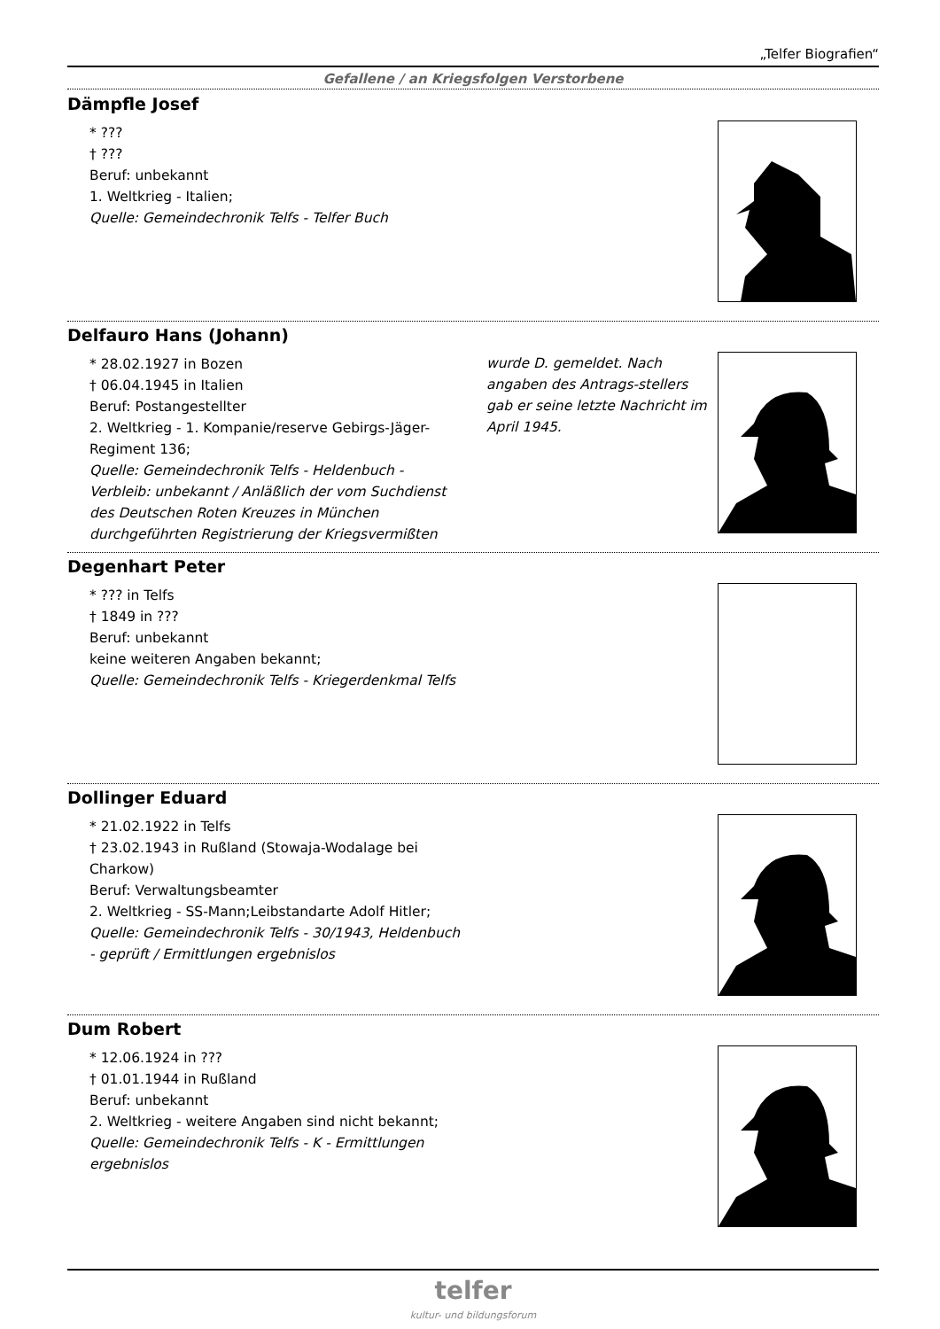„Telfer Biografien“
Gefallene / an Kriegsfolgen Verstorbene
Dämpfle Josef
* ???
† ???
Beruf: unbekannt
1. Weltkrieg - Italien;
Quelle: Gemeindechronik Telfs - Telfer Buch
Delfauro Hans (Johann)
* 28.02.1927 in Bozen
† 06.04.1945 in Italien
Beruf: Postangestellter
2. Weltkrieg - 1. Kompanie/reserve Gebirgs-Jäger-Regiment 136;
Quelle: Gemeindechronik Telfs - Heldenbuch - Verbleib: unbekannt / Anläßlich der vom Suchdienst des Deutschen Roten Kreuzes in München durchgeführten Registrierung der Kriegsvermißten
wurde D. gemeldet. Nach angaben des Antrags-stellers gab er seine letzte Nachricht im April 1945.
Degenhart Peter
* ??? in Telfs
† 1849 in ???
Beruf: unbekannt
keine weiteren Angaben bekannt;
Quelle: Gemeindechronik Telfs - Kriegerdenkmal Telfs
Dollinger Eduard
* 21.02.1922 in Telfs
† 23.02.1943 in Rußland (Stowaja-Wodalage bei Charkow)
Beruf: Verwaltungsbeamter
2. Weltkrieg - SS-Mann;Leibstandarte Adolf Hitler;
Quelle: Gemeindechronik Telfs - 30/1943, Heldenbuch - geprüft / Ermittlungen ergebnislos
Dum Robert
* 12.06.1924 in ???
† 01.01.1944 in Rußland
Beruf: unbekannt
2. Weltkrieg - weitere Angaben sind nicht bekannt;
Quelle: Gemeindechronik Telfs - K - Ermittlungen ergebnislos
telfer
kultur- und bildungsforum